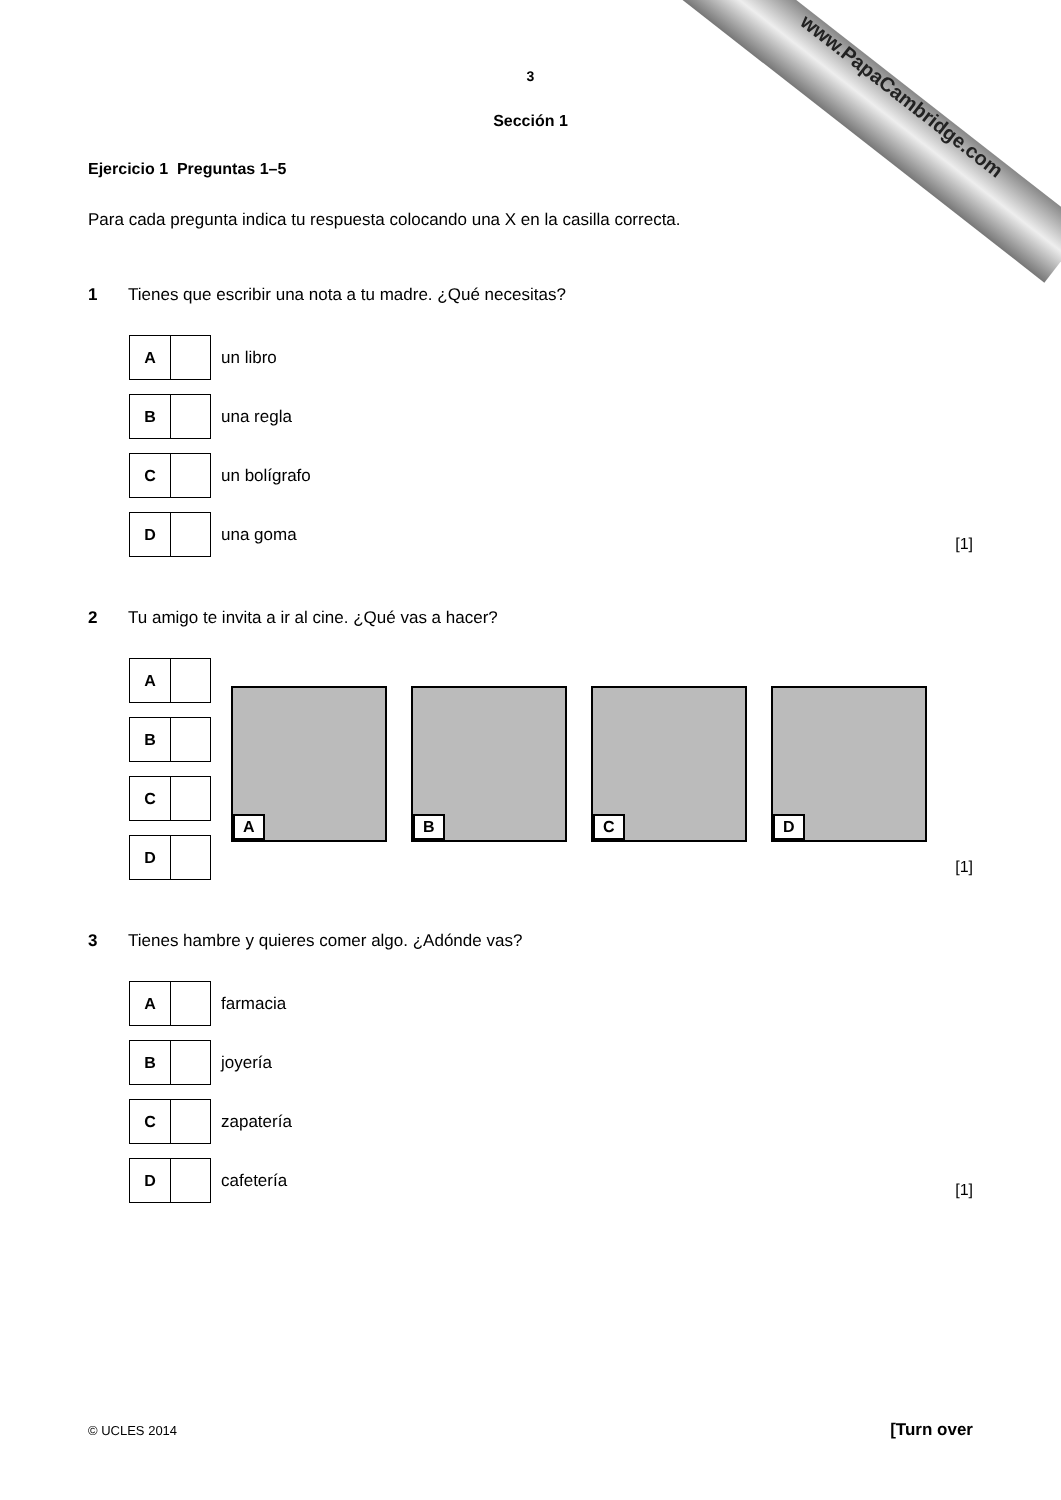www.PapaCambridge.com
3
Sección 1
Ejercicio 1 Preguntas 1–5
Para cada pregunta indica tu respuesta colocando una X en la casilla correcta.
1 Tienes que escribir una nota a tu madre. ¿Qué necesitas?
A
un libro
B
una regla
C
un bolígrafo
D
una goma
[1]
2 Tu amigo te invita a ir al cine. ¿Qué vas a hacer?
A
B
C
D
A
B
C
D
[1]
3 Tienes hambre y quieres comer algo. ¿Adónde vas?
A
farmacia
B
joyería
C
zapatería
D
cafetería
[1]
© UCLES 2014 [Turn over